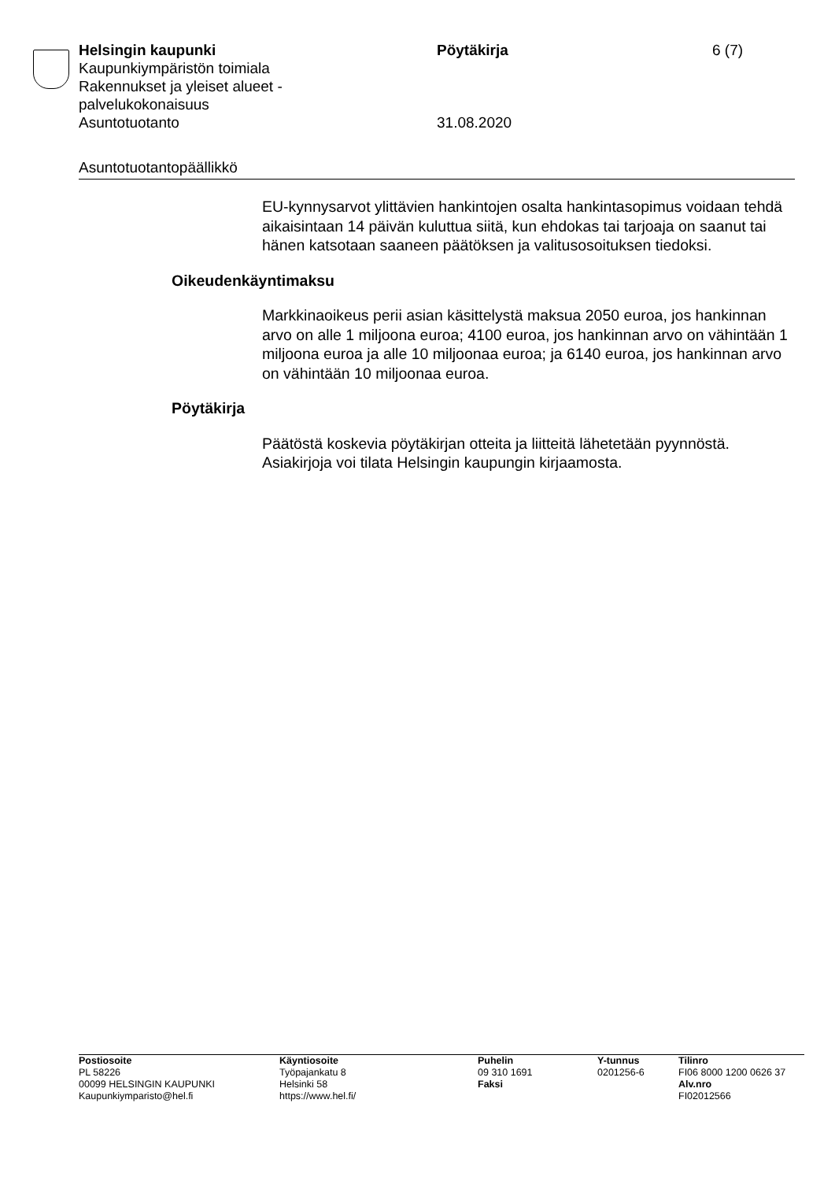Helsingin kaupunki
Kaupunkiympäristön toimiala
Rakennukset ja yleiset alueet -
palvelukokonaisuus
Asuntotuotanto
Pöytäkirja
31.08.2020
6 (7)
Asuntotuotantopäällikkö
EU-kynnysarvot ylittävien hankintojen osalta hankintasopimus voidaan tehdä aikaisintaan 14 päivän kuluttua siitä, kun ehdokas tai tarjoaja on saanut tai hänen katsotaan saaneen päätöksen ja valitusosoituksen tiedoksi.
Oikeudenkäyntimaksu
Markkinaoikeus perii asian käsittelystä maksua 2050 euroa, jos hankinnan arvo on alle 1 miljoona euroa; 4100 euroa, jos hankinnan arvo on vähintään 1 miljoona euroa ja alle 10 miljoonaa euroa; ja 6140 euroa, jos hankinnan arvo on vähintään 10 miljoonaa euroa.
Pöytäkirja
Päätöstä koskevia pöytäkirjan otteita ja liitteitä lähetetään pyynnöstä. Asiakirjoja voi tilata Helsingin kaupungin kirjaamosta.
Postiosoite
PL 58226
00099 HELSINGIN KAUPUNKI
Kaupunkiymparisto@hel.fi
Käyntiosoite
Työpajankatu 8
Helsinki 58
https://www.hel.fi/
Puhelin
09 310 1691
Faksi
Y-tunnus
0201256-6
Tilinro
FI06 8000 1200 0626 37
Alv.nro
FI02012566